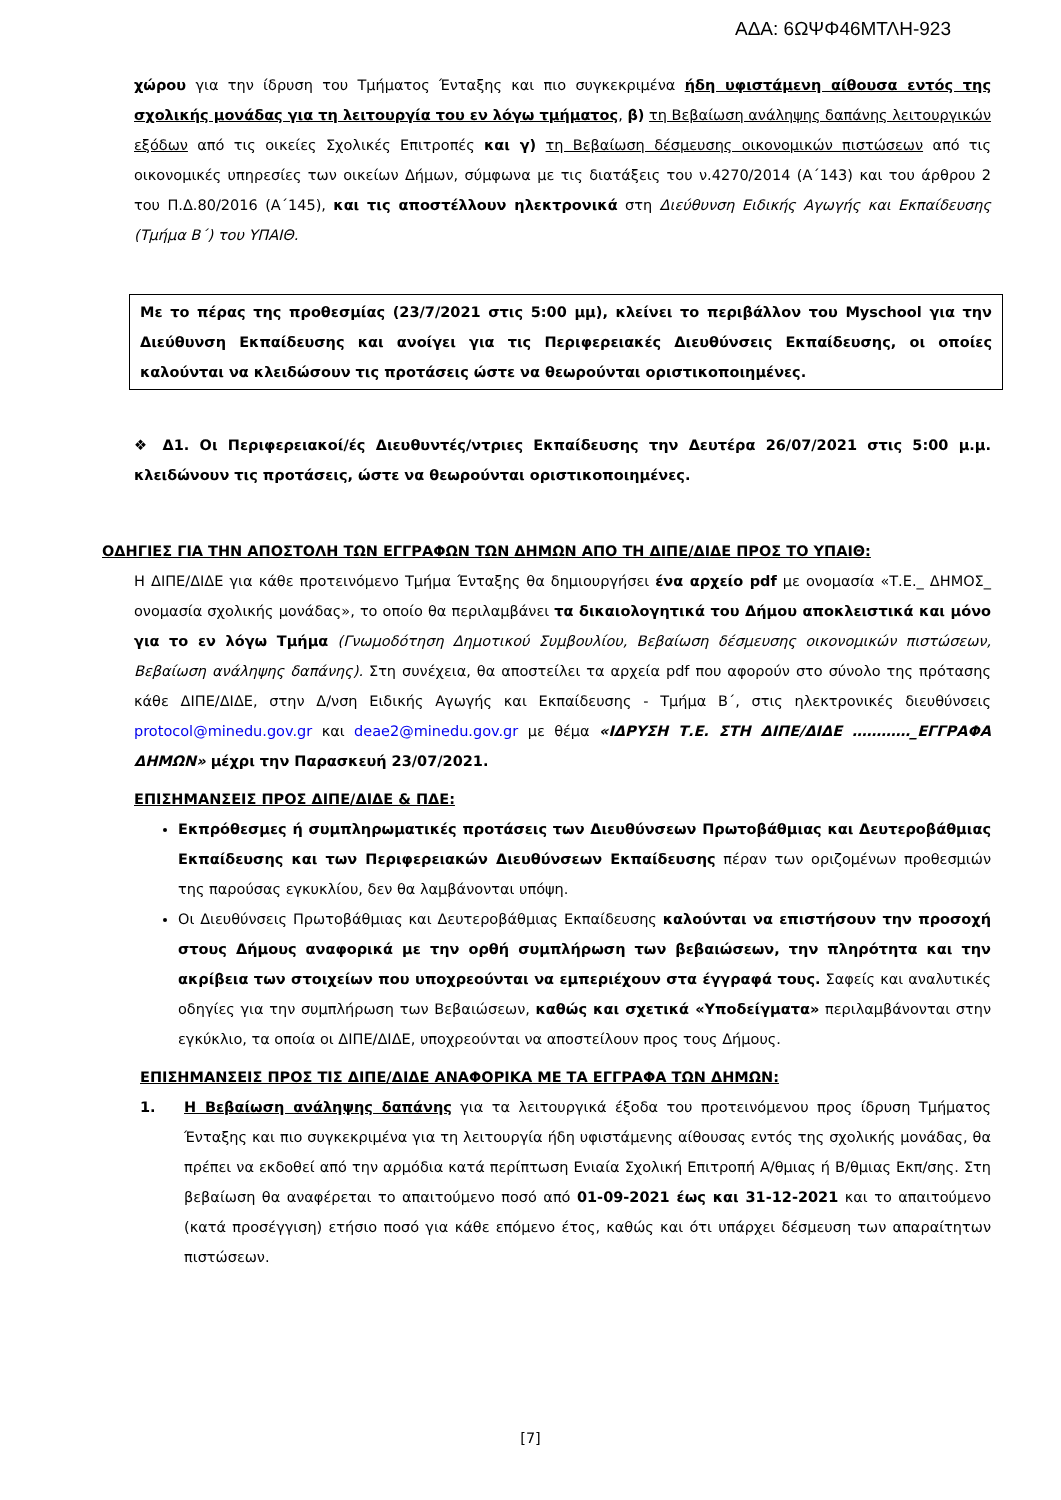ΑΔΑ: 6ΩΨΦ46ΜΤΛΗ-923
χώρου για την ίδρυση του Τμήματος Ένταξης και πιο συγκεκριμένα ήδη υφιστάμενη αίθουσα εντός της σχολικής μονάδας για τη λειτουργία του εν λόγω τμήματος, β) τη Βεβαίωση ανάληψης δαπάνης λειτουργικών εξόδων από τις οικείες Σχολικές Επιτροπές και γ) τη Βεβαίωση δέσμευσης οικονομικών πιστώσεων από τις οικονομικές υπηρεσίες των οικείων Δήμων, σύμφωνα με τις διατάξεις του ν.4270/2014 (Α΄143) και του άρθρου 2 του Π.Δ.80/2016 (Α΄145), και τις αποστέλλουν ηλεκτρονικά στη Διεύθυνση Ειδικής Αγωγής και Εκπαίδευσης (Τμήμα Β΄) του ΥΠΑΙΘ.
Με το πέρας της προθεσμίας (23/7/2021 στις 5:00 μμ), κλείνει το περιβάλλον του Myschool για την Διεύθυνση Εκπαίδευσης και ανοίγει για τις Περιφερειακές Διευθύνσεις Εκπαίδευσης, οι οποίες καλούνται να κλειδώσουν τις προτάσεις ώστε να θεωρούνται οριστικοποιημένες.
❖ Δ1. Οι Περιφερειακοί/ές Διευθυντές/ντριες Εκπαίδευσης την Δευτέρα 26/07/2021 στις 5:00 μ.μ. κλειδώνουν τις προτάσεις, ώστε να θεωρούνται οριστικοποιημένες.
ΟΔΗΓΙΕΣ ΓΙΑ ΤΗΝ ΑΠΟΣΤΟΛΗ ΤΩΝ ΕΓΓΡΑΦΩΝ ΤΩΝ ΔΗΜΩΝ ΑΠΟ ΤΗ ΔΙΠΕ/ΔΙΔΕ ΠΡΟΣ ΤΟ ΥΠΑΙΘ:
Η ΔΙΠΕ/ΔΙΔΕ για κάθε προτεινόμενο Τμήμα Ένταξης θα δημιουργήσει ένα αρχείο pdf με ονομασία «Τ.Ε._ ΔΗΜΟΣ_ ονομασία σχολικής μονάδας», το οποίο θα περιλαμβάνει τα δικαιολογητικά του Δήμου αποκλειστικά και μόνο για το εν λόγω Τμήμα (Γνωμοδότηση Δημοτικού Συμβουλίου, Βεβαίωση δέσμευσης οικονομικών πιστώσεων, Βεβαίωση ανάληψης δαπάνης). Στη συνέχεια, θα αποστείλει τα αρχεία pdf που αφορούν στο σύνολο της πρότασης κάθε ΔΙΠΕ/ΔΙΔΕ, στην Δ/νση Ειδικής Αγωγής και Εκπαίδευσης - Τμήμα Β΄, στις ηλεκτρονικές διευθύνσεις protocol@minedu.gov.gr και deae2@minedu.gov.gr με θέμα «ΙΔΡΥΣΗ Τ.Ε. ΣΤΗ ΔΙΠΕ/ΔΙΔΕ …………_ΕΓΓΡΑΦΑ ΔΗΜΩΝ» μέχρι την Παρασκευή 23/07/2021.
ΕΠΙΣΗΜΑΝΣΕΙΣ ΠΡΟΣ ΔΙΠΕ/ΔΙΔΕ & ΠΔΕ:
Εκπρόθεσμες ή συμπληρωματικές προτάσεις των Διευθύνσεων Πρωτοβάθμιας και Δευτεροβάθμιας Εκπαίδευσης και των Περιφερειακών Διευθύνσεων Εκπαίδευσης πέραν των οριζομένων προθεσμιών της παρούσας εγκυκλίου, δεν θα λαμβάνονται υπόψη.
Οι Διευθύνσεις Πρωτοβάθμιας και Δευτεροβάθμιας Εκπαίδευσης καλούνται να επιστήσουν την προσοχή στους Δήμους αναφορικά με την ορθή συμπλήρωση των βεβαιώσεων, την πληρότητα και την ακρίβεια των στοιχείων που υποχρεούνται να εμπεριέχουν στα έγγραφά τους. Σαφείς και αναλυτικές οδηγίες για την συμπλήρωση των Βεβαιώσεων, καθώς και σχετικά «Υποδείγματα» περιλαμβάνονται στην εγκύκλιο, τα οποία οι ΔΙΠΕ/ΔΙΔΕ, υποχρεούνται να αποστείλουν προς τους Δήμους.
ΕΠΙΣΗΜΑΝΣΕΙΣ ΠΡΟΣ ΤΙΣ ΔΙΠΕ/ΔΙΔΕ ΑΝΑΦΟΡΙΚΑ ΜΕ ΤΑ ΕΓΓΡΑΦΑ ΤΩΝ ΔΗΜΩΝ:
1. Η Βεβαίωση ανάληψης δαπάνης για τα λειτουργικά έξοδα του προτεινόμενου προς ίδρυση Τμήματος Ένταξης και πιο συγκεκριμένα για τη λειτουργία ήδη υφιστάμενης αίθουσας εντός της σχολικής μονάδας, θα πρέπει να εκδοθεί από την αρμόδια κατά περίπτωση Ενιαία Σχολική Επιτροπή Α/θμιας ή Β/θμιας Εκπ/σης. Στη βεβαίωση θα αναφέρεται το απαιτούμενο ποσό από 01-09-2021 έως και 31-12-2021 και το απαιτούμενο (κατά προσέγγιση) ετήσιο ποσό για κάθε επόμενο έτος, καθώς και ότι υπάρχει δέσμευση των απαραίτητων πιστώσεων.
[7]